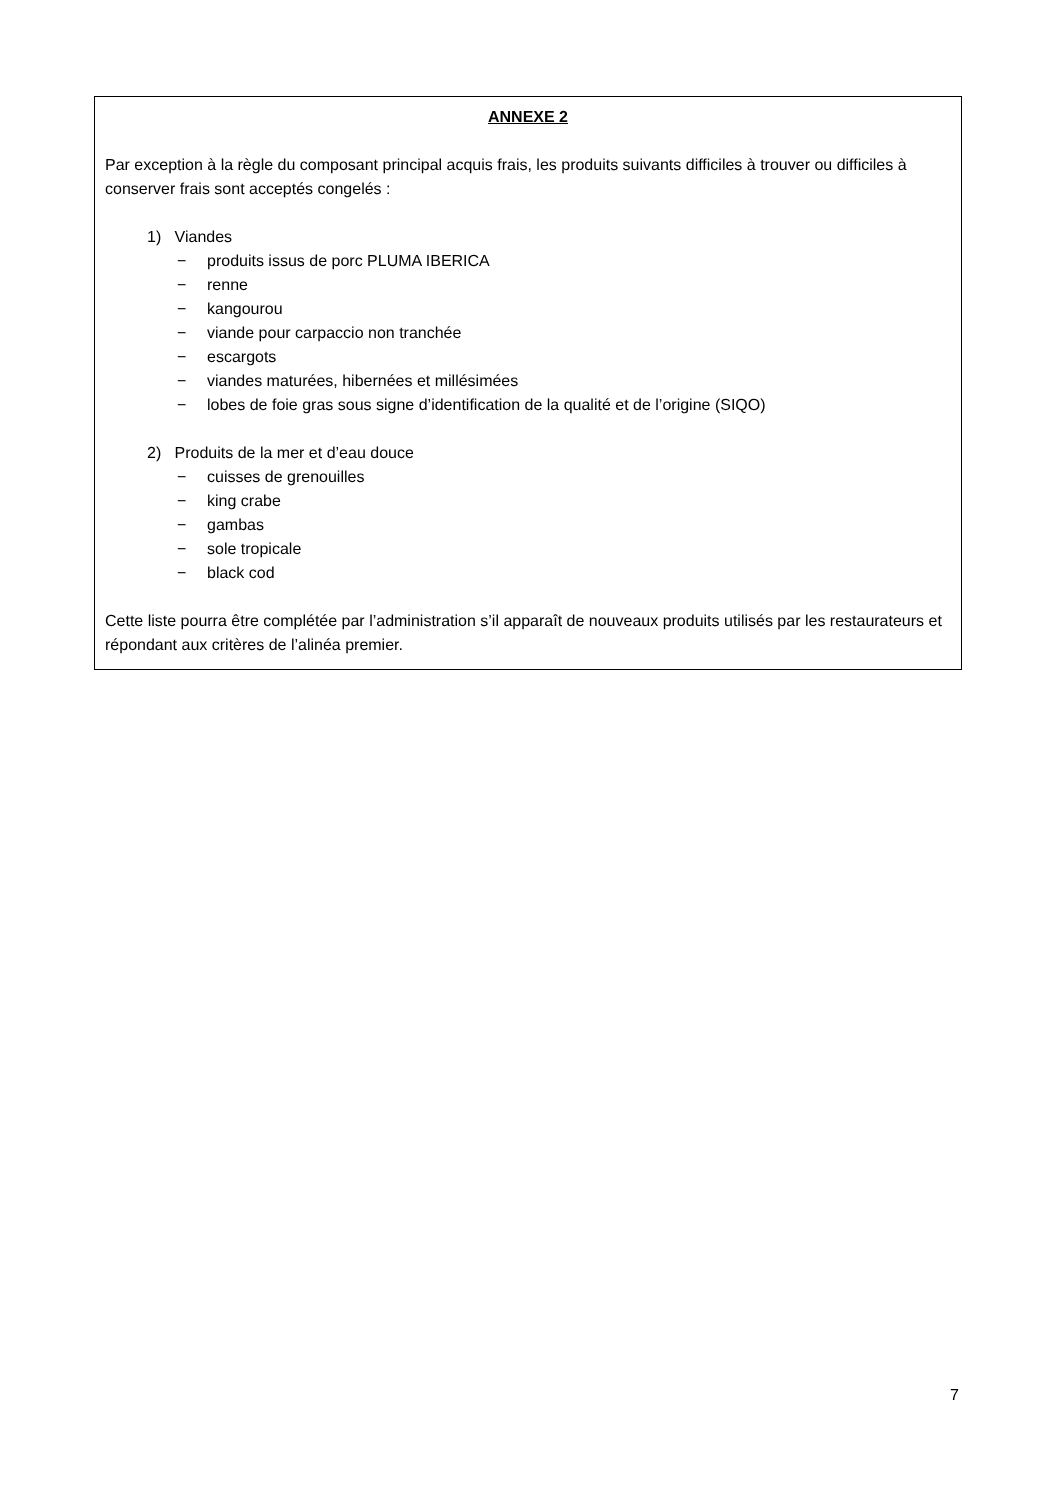ANNEXE 2
Par exception à la règle du composant principal acquis frais, les produits suivants difficiles à trouver ou difficiles à conserver frais sont acceptés congelés :
1) Viandes
− produits issus de porc PLUMA IBERICA
− renne
− kangourou
− viande pour carpaccio non tranchée
− escargots
− viandes maturées, hibernées et millésimées
− lobes de foie gras sous signe d’identification de la qualité et de l’origine (SIQO)
2) Produits de la mer et d’eau douce
− cuisses de grenouilles
− king crabe
− gambas
− sole tropicale
− black cod
Cette liste pourra être complétée par l’administration s’il apparaît de nouveaux produits utilisés par les restaurateurs et répondant aux critères de l’alinéa premier.
7